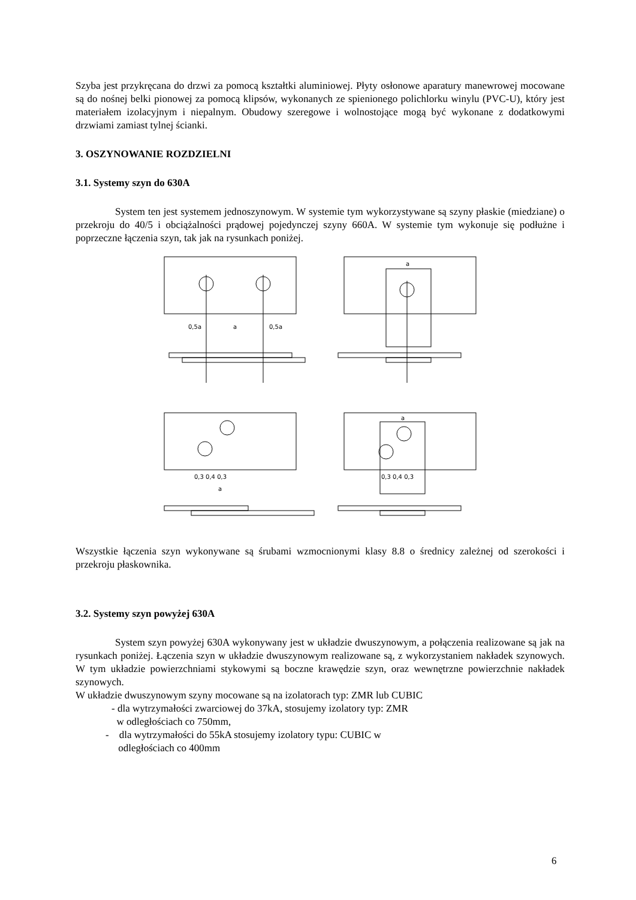Szyba jest przykręcana do drzwi za pomocą kształtki aluminiowej. Płyty osłonowe aparatury manewrowej mocowane są do nośnej belki pionowej za pomocą klipsów, wykonanych ze spienionego polichlorku winylu (PVC-U), który jest materiałem izolacyjnym i niepalnym. Obudowy szeregowe i wolnostojące mogą być wykonane z dodatkowymi drzwiami zamiast tylnej ścianki.
3. OSZYNOWANIE ROZDZIELNI
3.1. Systemy szyn do 630A
System ten jest systemem jednoszynowym. W systemie tym wykorzystywane są szyny płaskie (miedziane) o przekroju do 40/5 i obciążalności prądowej pojedynczej szyny 660A. W systemie tym wykonuje się podłużne i poprzeczne łączenia szyn, tak jak na rysunkach poniżej.
0,5a
a
0,5a
a
0,3 0,4 0,3
a
0,3 0,4 0,3
a
Wszystkie łączenia szyn wykonywane są śrubami wzmocnionymi klasy 8.8 o średnicy zależnej od szerokości i przekroju płaskownika.
3.2. Systemy szyn powyżej 630A
System szyn powyżej 630A wykonywany jest w układzie dwuszynowym, a połączenia realizowane są jak na rysunkach poniżej. Łączenia szyn w układzie dwuszynowym realizowane są, z wykorzystaniem nakładek szynowych. W tym układzie powierzchniami stykowymi są boczne krawędzie szyn, oraz wewnętrzne powierzchnie nakładek szynowych.
W układzie dwuszynowym szyny mocowane są na izolatorach typ: ZMR lub CUBIC
- dla wytrzymałości zwarciowej do 37kA, stosujemy izolatory typ: ZMR
w odległościach co 750mm,
- dla wytrzymałości do 55kA stosujemy izolatory typu: CUBIC w
odległościach co 400mm
6